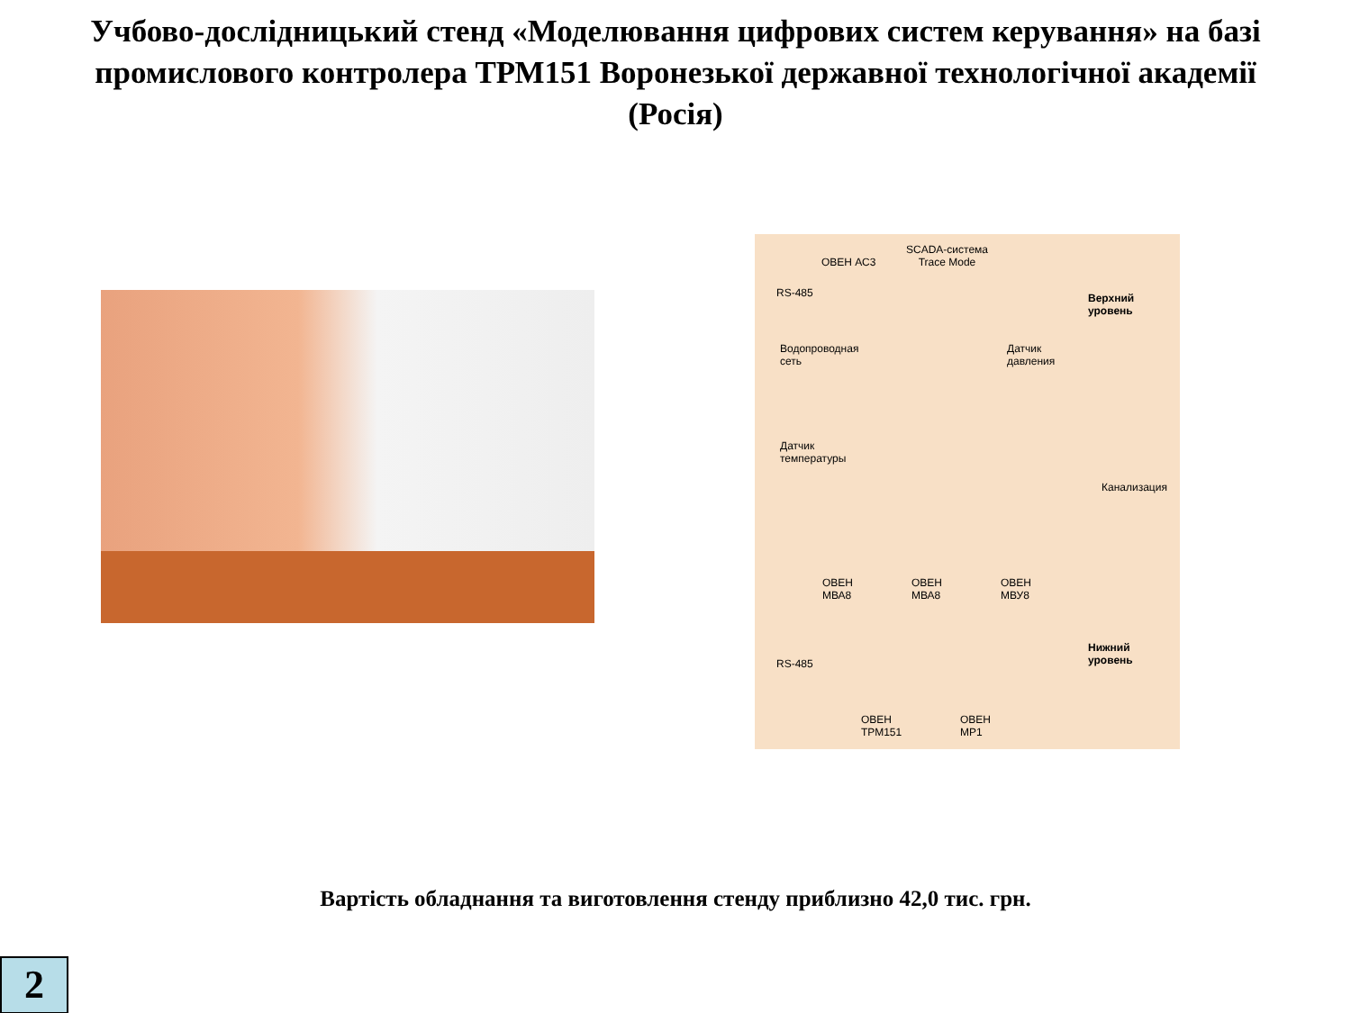Учбово-дослідницький стенд «Моделювання цифрових систем керування» на базі промислового контролера ТРМ151 Воронезької державної технологічної академії (Росія)
ОВЕН АС3
SCADA-система
Trace Mode
RS-485
Верхний
уровень
Водопроводная
сеть
Датчик
давления
Датчик
температуры
Канализация
ОВЕН
МВА8
ОВЕН
МВА8
ОВЕН
МВУ8
Нижний
уровень
RS-485
ОВЕН
ТРМ151
ОВЕН
МР1
Вартість обладнання та виготовлення стенду приблизно 42,0 тис. грн.
2